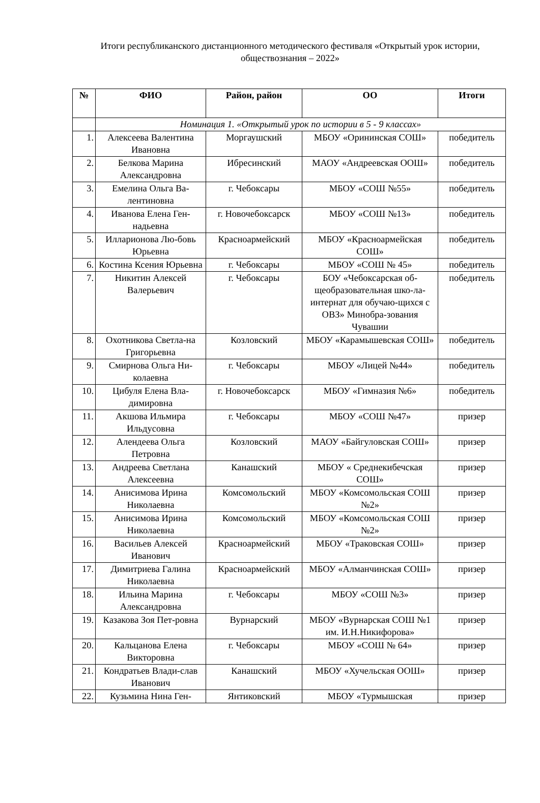Итоги республиканского дистанционного методического фестиваля «Открытый урок истории, обществознания – 2022»
| № | ФИО | Район, район | ОО | Итоги |
| --- | --- | --- | --- | --- |
| | Номинация 1. «Открытый урок по истории в 5 - 9 классах» | | | |
| 1. | Алексеева Валентина Ивановна | Моргаушский | МБОУ «Орининская СОШ» | победитель |
| 2. | Белкова Марина Александровна | Ибресинский | МАОУ «Андреевская ООШ» | победитель |
| 3. | Емелина Ольга Ва-лентиновна | г. Чебоксары | МБОУ «СОШ №55» | победитель |
| 4. | Иванова Елена Ген-надьевна | г. Новочебоксарск | МБОУ «СОШ №13» | победитель |
| 5. | Илларионова Лю-бовь Юрьевна | Красноармейский | МБОУ «Красноармейская СОШ» | победитель |
| 6. | Костина Ксения Юрьевна | г. Чебоксары | МБОУ «СОШ № 45» | победитель |
| 7. | Никитин Алексей Валерьевич | г. Чебоксары | БОУ «Чебоксарская об-щеобразовательная шко-ла-интернат для обучаю-щихся с ОВЗ» Минобра-зования Чувашии | победитель |
| 8. | Охотникова Светла-на Григорьевна | Козловский | МБОУ «Карамышевская СОШ» | победитель |
| 9. | Смирнова Ольга Ни-колаевна | г. Чебоксары | МБОУ «Лицей №44» | победитель |
| 10. | Цибуля Елена Вла-димировна | г. Новочебоксарск | МБОУ «Гимназия №6» | победитель |
| 11. | Акшова Ильмира Ильдусовна | г. Чебоксары | МБОУ «СОШ №47» | призер |
| 12. | Алендеева Ольга Петровна | Козловский | МАОУ «Байгуловская СОШ» | призер |
| 13. | Андреева Светлана Алексеевна | Канашский | МБОУ « Среднекибечская СОШ» | призер |
| 14. | Анисимова Ирина Николаевна | Комсомольский | МБОУ «Комсомольская СОШ №2» | призер |
| 15. | Анисимова Ирина Николаевна | Комсомольский | МБОУ «Комсомольская СОШ №2» | призер |
| 16. | Васильев Алексей Иванович | Красноармейский | МБОУ «Траковская СОШ» | призер |
| 17. | Димитриева Галина Николаевна | Красноармейский | МБОУ «Алманчинская СОШ» | призер |
| 18. | Ильина Марина Александровна | г. Чебоксары | МБОУ «СОШ №3» | призер |
| 19. | Казакова Зоя Пет-ровна | Вурнарский | МБОУ «Вурнарская СОШ №1 им. И.Н.Никифорова» | призер |
| 20. | Кальцанова Елена Викторовна | г. Чебоксары | МБОУ «СОШ № 64» | призер |
| 21. | Кондратьев Влади-слав Иванович | Канашский | МБОУ «Хучельская ООШ» | призер |
| 22. | Кузьмина Нина Ген- | Янтиковский | МБОУ «Турмышская | призер |